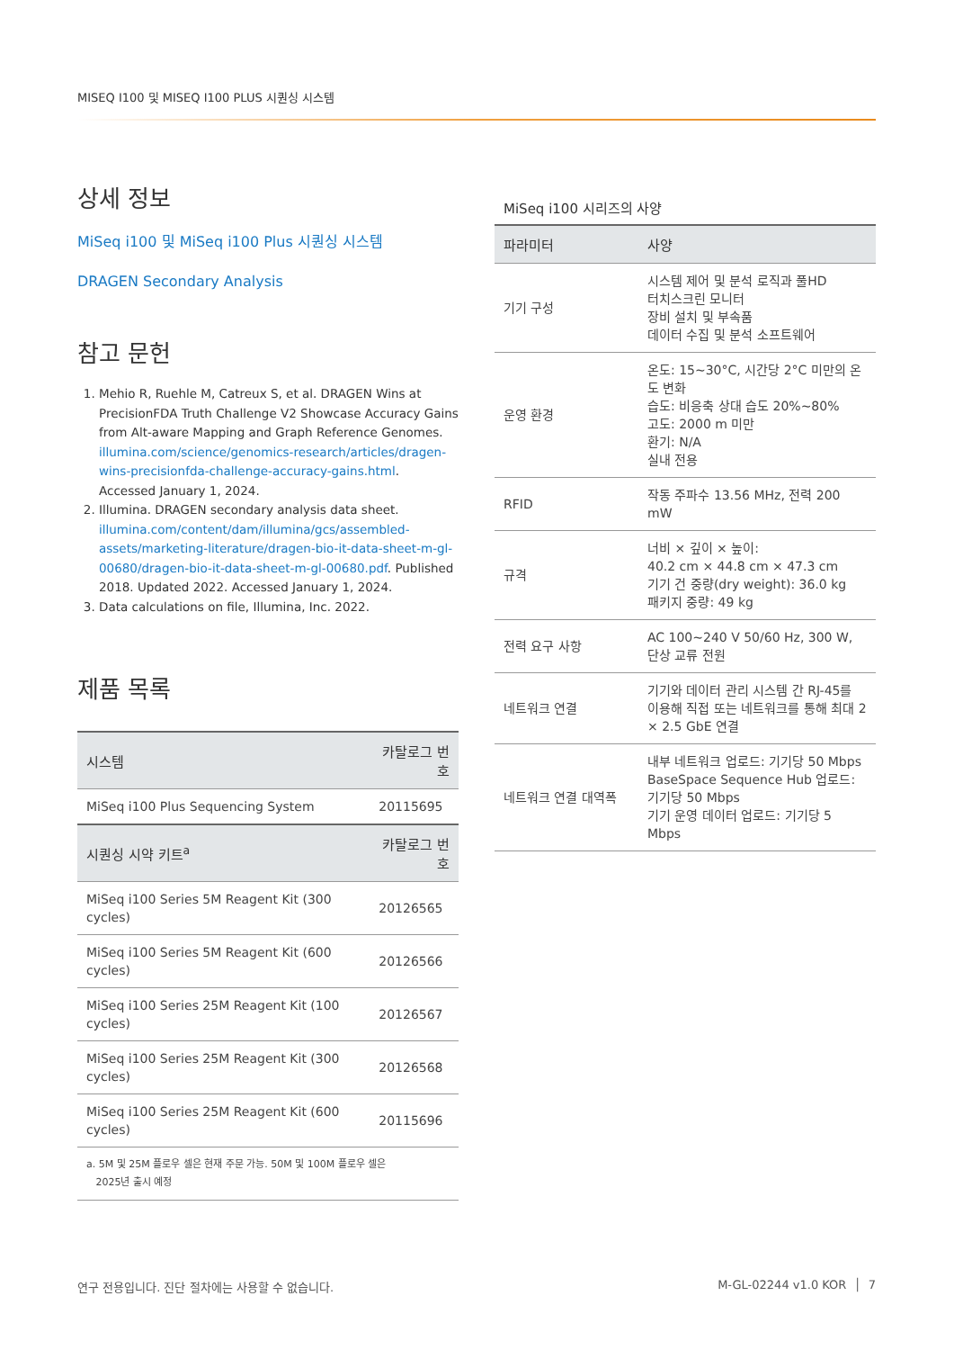MISEQ I100 및 MISEQ I100 PLUS 시퀀싱 시스템
상세 정보
MiSeq i100 및 MiSeq i100 Plus 시퀀싱 시스템
DRAGEN Secondary Analysis
참고 문헌
1. Mehio R, Ruehle M, Catreux S, et al. DRAGEN Wins at PrecisionFDA Truth Challenge V2 Showcase Accuracy Gains from Alt-aware Mapping and Graph Reference Genomes. illumina.com/science/genomics-research/articles/dragen-wins-precisionfda-challenge-accuracy-gains.html. Accessed January 1, 2024.
2. Illumina. DRAGEN secondary analysis data sheet. illumina.com/content/dam/illumina/gcs/assembled-assets/marketing-literature/dragen-bio-it-data-sheet-m-gl-00680/dragen-bio-it-data-sheet-m-gl-00680.pdf. Published 2018. Updated 2022. Accessed January 1, 2024.
3. Data calculations on file, Illumina, Inc. 2022.
제품 목록
| 시스템 | 카탈로그 번호 |
| --- | --- |
| MiSeq i100 Plus Sequencing System | 20115695 |
| 시퀀싱 시약 키트<sup>a</sup> | 카탈로그 번호 |
| MiSeq i100 Series 5M Reagent Kit (300 cycles) | 20126565 |
| MiSeq i100 Series 5M Reagent Kit (600 cycles) | 20126566 |
| MiSeq i100 Series 25M Reagent Kit (100 cycles) | 20126567 |
| MiSeq i100 Series 25M Reagent Kit (300 cycles) | 20126568 |
| MiSeq i100 Series 25M Reagent Kit (600 cycles) | 20115696 |
| a. 5M 및 25M 플로우 셀은 현재 주문 가능. 50M 및 100M 플로우 셀은 2025년 출시 예정 | |
MiSeq i100 시리즈의 사양
| 파라미터 | 사양 |
| --- | --- |
| 기기 구성 | 시스템 제어 및 분석 로직과 풀HD 터치스크린 모니터 장비 설치 및 부속품 데이터 수집 및 분석 소프트웨어 |
| 운영 환경 | 온도: 15~30°C, 시간당 2°C 미만의 온도 변화 습도: 비응축 상대 습도 20%~80% 고도: 2000 m 미만 환기: N/A 실내 전용 |
| RFID | 작동 주파수 13.56 MHz, 전력 200 mW |
| 규격 | 너비 × 깊이 × 높이: 40.2 cm × 44.8 cm × 47.3 cm 기기 건 중량(dry weight): 36.0 kg 패키지 중량: 49 kg |
| 전력 요구 사항 | AC 100~240 V 50/60 Hz, 300 W, 단상 교류 전원 |
| 네트워크 연결 | 기기와 데이터 관리 시스템 간 RJ-45를 이용해 직접 또는 네트워크를 통해 최대 2 × 2.5 GbE 연결 |
| 네트워크 연결 대역폭 | 내부 네트워크 업로드: 기기당 50 Mbps BaseSpace Sequence Hub 업로드: 기기당 50 Mbps 기기 운영 데이터 업로드: 기기당 5 Mbps |
연구 전용입니다. 진단 절차에는 사용할 수 없습니다. M-GL-02244 v1.0 KOR │ 7